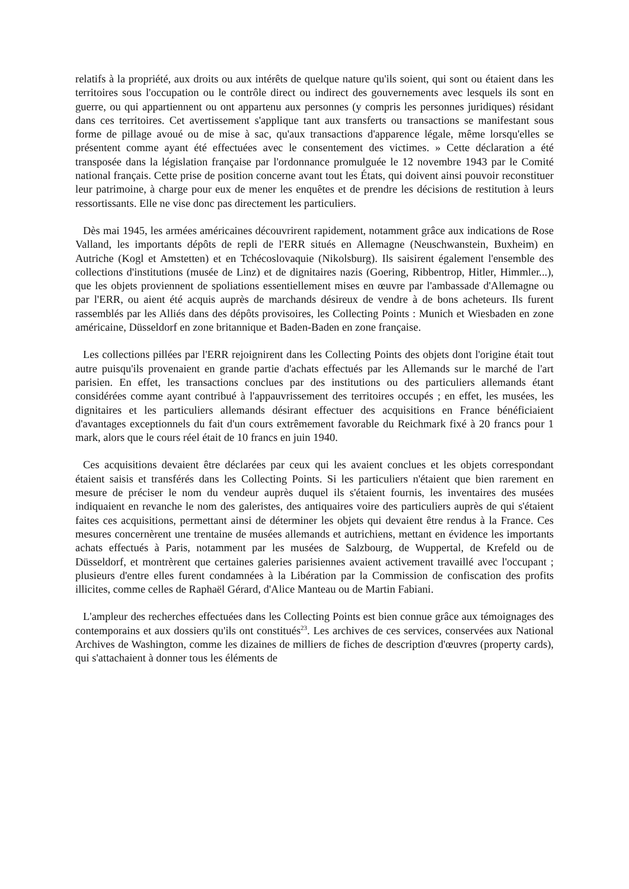relatifs à la propriété, aux droits ou aux intérêts de quelque nature qu'ils soient, qui sont ou étaient dans les territoires sous l'occupation ou le contrôle direct ou indirect des gouvernements avec lesquels ils sont en guerre, ou qui appartiennent ou ont appartenu aux personnes (y compris les personnes juridiques) résidant dans ces territoires. Cet avertissement s'applique tant aux transferts ou transactions se manifestant sous forme de pillage avoué ou de mise à sac, qu'aux transactions d'apparence légale, même lorsqu'elles se présentent comme ayant été effectuées avec le consentement des victimes. » Cette déclaration a été transposée dans la législation française par l'ordonnance promulguée le 12 novembre 1943 par le Comité national français. Cette prise de position concerne avant tout les États, qui doivent ainsi pouvoir reconstituer leur patrimoine, à charge pour eux de mener les enquêtes et de prendre les décisions de restitution à leurs ressortissants. Elle ne vise donc pas directement les particuliers.
Dès mai 1945, les armées américaines découvrirent rapidement, notamment grâce aux indications de Rose Valland, les importants dépôts de repli de l'ERR situés en Allemagne (Neuschwanstein, Buxheim) en Autriche (Kogl et Amstetten) et en Tchécoslovaquie (Nikolsburg). Ils saisirent également l'ensemble des collections d'institutions (musée de Linz) et de dignitaires nazis (Goering, Ribbentrop, Hitler, Himmler...), que les objets proviennent de spoliations essentiellement mises en œuvre par l'ambassade d'Allemagne ou par l'ERR, ou aient été acquis auprès de marchands désireux de vendre à de bons acheteurs. Ils furent rassemblés par les Alliés dans des dépôts provisoires, les Collecting Points : Munich et Wiesbaden en zone américaine, Düsseldorf en zone britannique et Baden-Baden en zone française.
Les collections pillées par l'ERR rejoignirent dans les Collecting Points des objets dont l'origine était tout autre puisqu'ils provenaient en grande partie d'achats effectués par les Allemands sur le marché de l'art parisien. En effet, les transactions conclues par des institutions ou des particuliers allemands étant considérées comme ayant contribué à l'appauvrissement des territoires occupés ; en effet, les musées, les dignitaires et les particuliers allemands désirant effectuer des acquisitions en France bénéficiaient d'avantages exceptionnels du fait d'un cours extrêmement favorable du Reichmark fixé à 20 francs pour 1 mark, alors que le cours réel était de 10 francs en juin 1940.
Ces acquisitions devaient être déclarées par ceux qui les avaient conclues et les objets correspondant étaient saisis et transférés dans les Collecting Points. Si les particuliers n'étaient que bien rarement en mesure de préciser le nom du vendeur auprès duquel ils s'étaient fournis, les inventaires des musées indiquaient en revanche le nom des galeristes, des antiquaires voire des particuliers auprès de qui s'étaient faites ces acquisitions, permettant ainsi de déterminer les objets qui devaient être rendus à la France. Ces mesures concernèrent une trentaine de musées allemands et autrichiens, mettant en évidence les importants achats effectués à Paris, notamment par les musées de Salzbourg, de Wuppertal, de Krefeld ou de Düsseldorf, et montrèrent que certaines galeries parisiennes avaient activement travaillé avec l'occupant ; plusieurs d'entre elles furent condamnées à la Libération par la Commission de confiscation des profits illicites, comme celles de Raphaël Gérard, d'Alice Manteau ou de Martin Fabiani.
L'ampleur des recherches effectuées dans les Collecting Points est bien connue grâce aux témoignages des contemporains et aux dossiers qu'ils ont constitués<sup>23</sup>. Les archives de ces services, conservées aux National Archives de Washington, comme les dizaines de milliers de fiches de description d'œuvres (property cards), qui s'attachaient à donner tous les éléments de